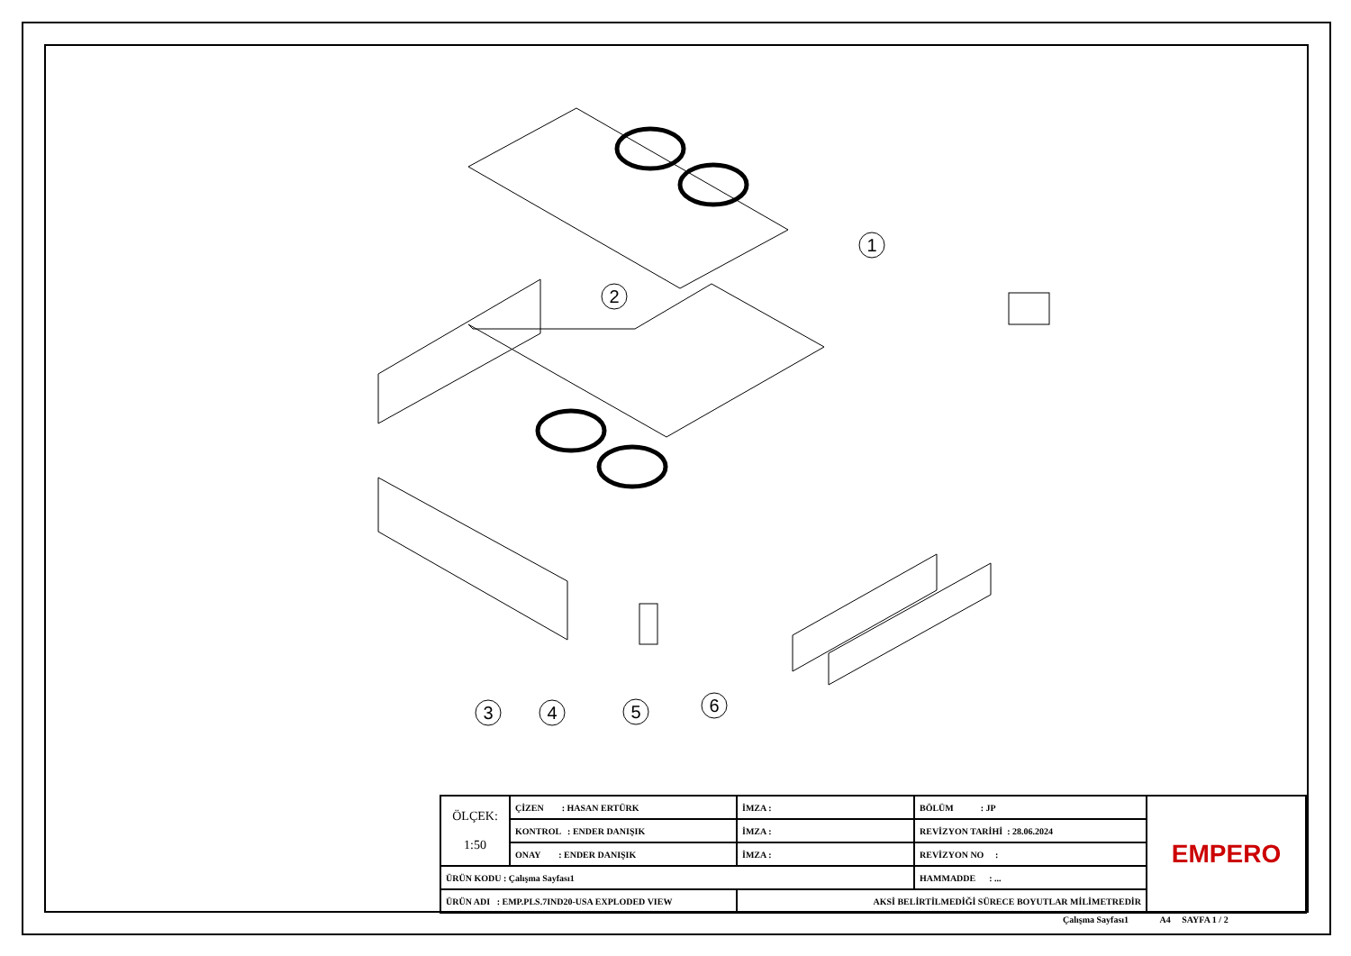1
2
3
4
5
6
| ÖLÇEK: 1:50 | ÇİZEN : HASAN ERTÜRK | İMZA : | BÖLÜM : JP | EMPERO |
| | KONTROL : ENDER DANIŞIK | İMZA : | REVİZYON TARİHİ : 28.06.2024 | |
| | ONAY : ENDER DANIŞIK | İMZA : | REVİZYON NO : | |
| ÜRÜN KODU : Çalışma Sayfası1 | | | HAMMADDE : ... | |
| ÜRÜN ADI : EMP.PLS.7IND20-USA EXPLODED VIEW | | AKSİ BELİRTİLMEDİĞİ SÜRECE BOYUTLAR MİLİMETREDİR | | |
Çalışma Sayfası1 A4 SAYFA 1 / 2